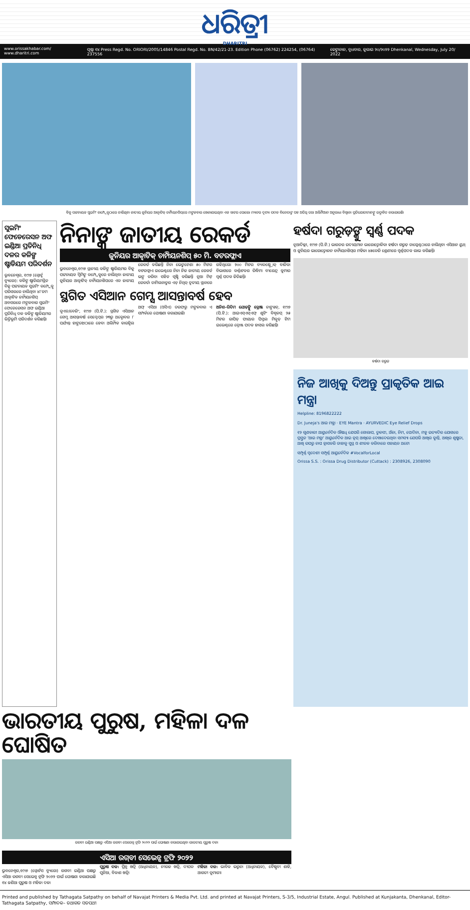ଧରିତ୍ରୀ
DHARITRI
www.orissakhabar.com/ www.dharitri.com ପୃଷ୍ଠା ୧୪ Press Regd. No. ORIORI/2005/14846 Postal Regd. No. BN/42/21-23. Edition Phone (06762) 224254, (06764) 237556 ଢେଙ୍କାନାଳ, ବୁଧବାର, ଜୁଲାଇ ୨୦/୨୦୨୨ Dhenkanal, Wednesday, July 20/ 2022
ବିଜୁ ପଟ୍ଟନାୟକ ସୁଇମିଂ କମ୍ପ୍ଲେକ୍ସଠାରେ ଚାଲିଥିବା ଜାତୀୟ ଜୁନିୟର ଆକ୍ୱାଟିକ୍ ଚାମ୍ପିୟନଶିପ୍‌ରେ ମଙ୍ଗଳବାର ଖେଳାଯାଇଥିବା ଏକ ୱାଟର ପୋଲୋ ମ୍ୟାଚର ଦୃଶ୍ୟ। ପଦକ ବିଜେତାଙ୍କ ସହ ଅତିଥି ତଥା ଅଲିମ୍ପିଆନ ଅନୁରାଧା ବିଶ୍ୱାଳ। ପ୍ରତିଯୋଗୀମାନଙ୍କୁ ଉତ୍ସାହିତ କରାଯାଉଛି।
ସୁଇମିଂ ଫେଡେରେସନ ଅଫ ଇଣ୍ଡିଆ ପ୍ରତିନିଧି ଦଳର କଳିଙ୍ଗ ଷ୍ଟାଡିୟମ ପରିଦର୍ଶନ
ଭୁବନେଶ୍ୱର, ୧୯।୭ (ସ୍ପୋର୍ଟ୍ସ ବ୍ୟୁରୋ): କଳିଙ୍ଗ ଷ୍ଟାଡିୟମସ୍ଥିତ ବିଜୁ ପଟ୍ଟନାୟକ ସୁଇମିଂ କମ୍ପ୍ଲେକ୍ସ ପରିସରରେ ଚାଲିଥିବା ୪୮ତମ ଆକ୍ୱାଟିକ ଚାମ୍ପିୟନଶିପ୍ ଅବସରରେ ମଙ୍ଗଳବାର ସୁଇମିଂ ଫେଡେରେସନ ଅଫ ଇଣ୍ଡିଆ ପ୍ରତିନିଧି ଦଳ କଳିଙ୍ଗ ଷ୍ଟାଡିୟମର ଭିତ୍ତିଭୂମି ପରିଦର୍ଶନ କରିଛନ୍ତି।
ନିନାଙ୍କ ଜାତୀୟ ରେକର୍ଡ
ଜୁନିୟର ଆକ୍ୱାଟିକ୍ ଚାମ୍ପିୟନଶିପ୍ ୫୦ ମି. ବଟରଫ୍ଲାଏ
ଭୁବନେଶ୍ୱର,୧୯।୭ ସ୍ଥାନୀୟ କଳିଙ୍ଗ ଷ୍ଟାଡିୟମର ବିଜୁ ପଟ୍ଟନାୟକ ସ୍ୱିମିଙ୍ଗ କମ୍ପ୍ଲେକ୍ସରେ ଚାଲିଥିବା ଜାତୀୟ ଜୁନିୟର ଆକ୍ୱାଟିକ୍ ଚାମ୍ପିୟନଶିପରେ ଏକ ଜାତୀୟ ରେକର୍ଡ କରିଛନ୍ତି ନିନା ଭେଙ୍କଟେଶ। ୫୦ ମିଟର ବଟରଫ୍ଲାଏ ଇଭେଣ୍ଟରେ ନିନା ନିଜ ଜାତୀୟ ରେକର୍ଡ ଭଙ୍ଗ କରିବା ସହିତ ସୃଷ୍ଟି କରିଛନ୍ତି ନୂଆ ମିଟ୍ ରେକର୍ଡ। ତାମିଲନାଡୁର ଏଚ୍ ନିଥିକ୍ ତୃତୀୟ ସ୍ଥାନରେ ରହିଥିଲେ। ୨୦୦ ମିଟର ବ୍ୟାକଷ୍ଟ୍ରୋକ୍ ବାଳିକା ବିଭାଗରେ କର୍ଣ୍ଣାଟକର ରିଦ୍ଧିମା ବୀରେନ୍ଦ୍ର କୁମାର ସ୍ୱର୍ଣ୍ଣ ପଦକ ଜିତିଛନ୍ତି।
ସ୍ଥଗିତ ଏସିଆନ ଗେମ୍ସ ଆସନ୍ତାବର୍ଷ ହେବ
କୁଏତ/ବେଜିଂ, ୧୯।୭ (ପି.ଟି.): ସ୍ଥଗିତ ଏସିଆନ ଗେମ୍ସ ଆସନ୍ତାବର୍ଷ ସେପ୍ଟେମ୍ବର ୨୩ରୁ ଅକ୍ଟୋବର ୮ ପର୍ଯ୍ୟନ୍ତ ହାଙ୍ଗଝୋଠାରେ ହେବ। ଅଲିମ୍ପିକ କାଉନ୍ସିଲ ଅଫ୍ ଏସିଆ (ଓସିଏ) ତରଫରୁ ମଙ୍ଗଳବାର ଏ ସମ୍ପର୍କରେ ଘୋଷଣା କରାଯାଇଛି।
ଅନିଶ–ରିଦିମ ଯୋଡ଼ିଙ୍କୁ ବ୍ରୋଞ୍ଜ ଚାଙ୍ଗୱନ୍, ୧୯।୭ (ପି.ଟି.): ଆଇଏସ୍ଏସ୍ଏଫ୍ ଶୁଟିଂ ବିଶ୍ୱକପ୍ ୨୫ ମିଟର ରାପିଡ୍ ଫାୟାର ପିସ୍ତଲ ମିକ୍ସଡ୍ ଟିମ ଇଭେଣ୍ଟରେ ବ୍ରୋଞ୍ଜ ପଦକ ହାସଲ କରିଛନ୍ତି।
ହର୍ଷଦା ଗରୁଡ଼ଙ୍କୁ ସ୍ୱର୍ଣ୍ଣ ପଦକ
ନୂଆଦିଲ୍ଲୀ, ୧୯।୭ (ପି.ଟି.) ଭାରତର ଉଦୀୟମାନ ଭାରୋତ୍ତୋଳିକା ହର୍ଷଦା ଗରୁଡ଼ ତାସ୍କେଣ୍ଟଠାରେ ଚାଲିଥିବା ଏସିଆନ ୟୁଥ୍ ଓ ଜୁନିୟର ଭାରୋତ୍ତୋଳନ ଚାମ୍ପିୟନଶିପ୍‌ର ମହିଳା ୪୫କେଜି ଶ୍ରେଣୀରେ ସ୍ୱର୍ଣ୍ଣପଦକ ଲାଭ କରିଛନ୍ତି।
ହର୍ଷଦା ଗରୁଡ଼
ନିଜ ଆଖିକୁ ଦିଅନ୍ତୁ ପ୍ରାକୃତିକ ଆଇ ମନ୍ତ୍ରା
Helpline: 8196822222
Dr. Juneja's ଆଇ ମନ୍ତ୍ରା · EYE Mantra · AYURVEDIC Eye Relief Drops
୧୨ ଗୁଣକାରୀ ଆୟୁର୍ବେଦିକ ଔଷଧି ଯେପରି ଗୋଲାପ, ତୁଳସୀ, ଅଁଳା, ନିମ, ପୋଦିନା, ମହୁ ଇତ୍ୟାଦିର ଯୋଗରେ ପ୍ରସ୍ତୁତ 'ଆଇ ମନ୍ତ୍ରା' ଆୟୁର୍ବେଦିକ ଆଇ ଡ୍ରପ୍ ଆଖିରେ ଦେଖାଦେଉଥିବା ସମସ୍ୟା ଯେପରି ଆଖିର କ୍ଲାନ୍ତି, ଆଖିର ଶୁଷ୍କତା, ଆଖି ଉପରୁ ଚାପ ହ୍ରାସକରି ତାହାକୁ ସୁସ୍ଥ ଓ ଶୀତଳ କରିବାରେ ସହାୟକ ଅଟେ।
ସମ୍ପୂର୍ଣ୍ଣ ସ୍ୱଦେଶୀ ସମ୍ପୂର୍ଣ୍ଣ ଆୟୁର୍ବେଦିକ #VocalforLocal
Orissa S.S. : Orissa Drug Distributor (Cuttack) : 2308926, 2308090
ଭାରତୀୟ ପୁରୁଷ, ମହିଳା ଦଳ ଘୋଷିତ
ରଗବୀ ଇଣ୍ଡିଆ ପକ୍ଷରୁ ଏସିଆ ରଗବୀ ସେଭେନ୍ସ ଟ୍ରଫି ୨୦୨୨ ପାଇଁ ଘୋଷଣା କରାଯାଇଥିବା ଭାରତୀୟ ପୁରୁଷ ଦଳ।
ଏସିଆ ରଗ୍‌ବୀ ସେଭେନ୍ସ ଟ୍ରଫି ୨୦୨୨
ଭୁବନେଶ୍ୱର,୧୯।୭ (ସ୍ପୋର୍ଟସ ବ୍ୟୁରୋ) ରଗବୀ ଇଣ୍ଡିଆ ପକ୍ଷରୁ ଏସିଆ ରଗବୀ ସେଭେନ୍ସ ଟ୍ରଫି ୨୦୨୨ ପାଇଁ ଘୋଷଣା କରାଯାଇଛି ୧୪ ଜଣିଆ ପୁରୁଷ ଓ ମହିଳା ଦଳ।
ପୁରୁଷ ଦଳ: ପ୍ରିନ୍ସ ଖତ୍ରି (ଅଧିନାୟକ), ନୀରଜ ଖତ୍ରି, ଦୀପକ ପୁନିଆ, ବିକାଶ ଖତ୍ରି।
ମହିଳା ଦଳ: ଭାବିକ ଭରୁଚା (ଅଧିନାୟକ), ବୈଷ୍ଣବୀ ଶାହି, ଆରତୀ କୁମାରୀ।
Printed and published by Tathagata Satpathy on behalf of Navajat Printers & Media Pvt. Ltd. and printed at Navajat Printers, S-3/5, Industrial Estate, Angul. Published at Kunjakanta, Dhenkanal, Editor- Tathagata Satpathy, ସମ୍ପାଦକ– ତଥାଗତ ସତପଥୀ